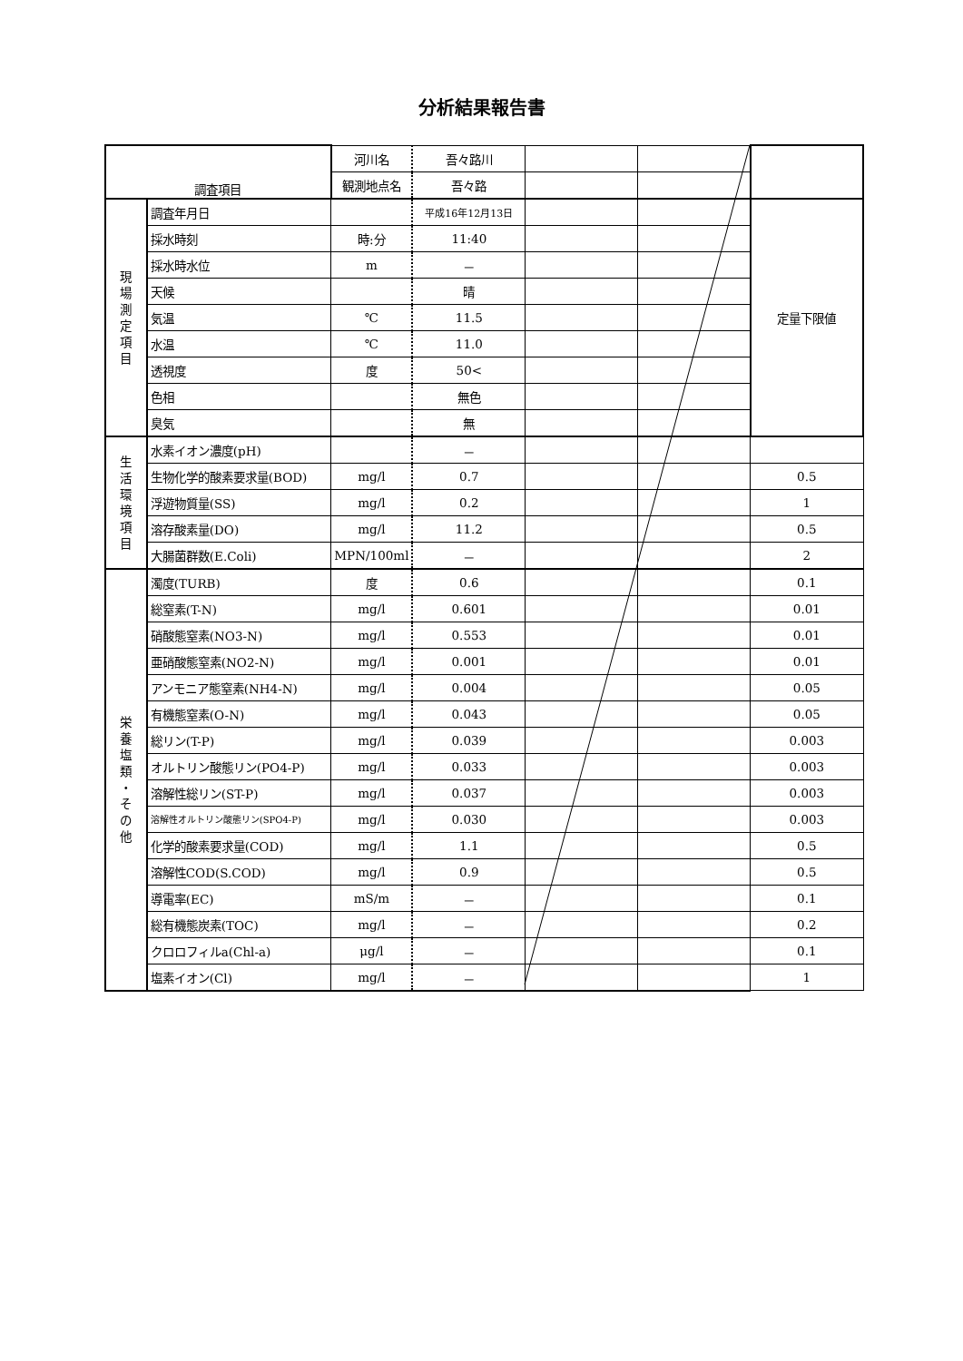分析結果報告書
| 調査項目 | | 河川名 | 吾々路川 | | | |
| | | 観測地点名 | 吾々路 | | | |
| 現 場 測 定 項 目 | 調査年月日 | | 平成16年12月13日 | | | 定量下限値 |
| | 採水時刻 | 時:分 | 11:40 | | | |
| | 採水時水位 | m | － | | | |
| | 天候 | | 晴 | | | |
| | 気温 | ℃ | 11.5 | | | |
| | 水温 | ℃ | 11.0 | | | |
| | 透視度 | 度 | 50< | | | |
| | 色相 | | 無色 | | | |
| | 臭気 | | 無 | | | |
| 生 活 環 境 項 目 | 水素イオン濃度(pH) | | － | | | |
| | 生物化学的酸素要求量(BOD) | mg/l | 0.7 | | | 0.5 |
| | 浮遊物質量(SS) | mg/l | 0.2 | | | 1 |
| | 溶存酸素量(DO) | mg/l | 11.2 | | | 0.5 |
| | 大腸菌群数(E.Coli) | MPN/100ml | － | | | 2 |
| 栄 養 塩 類 ・ そ の 他 | 濁度(TURB) | 度 | 0.6 | | | 0.1 |
| | 総窒素(T-N) | mg/l | 0.601 | | | 0.01 |
| | 硝酸態窒素(NO3-N) | mg/l | 0.553 | | | 0.01 |
| | 亜硝酸態窒素(NO2-N) | mg/l | 0.001 | | | 0.01 |
| | アンモニア態窒素(NH4-N) | mg/l | 0.004 | | | 0.05 |
| | 有機態窒素(O-N) | mg/l | 0.043 | | | 0.05 |
| | 総リン(T-P) | mg/l | 0.039 | | | 0.003 |
| | オルトリン酸態リン(PO4-P) | mg/l | 0.033 | | | 0.003 |
| | 溶解性総リン(ST-P) | mg/l | 0.037 | | | 0.003 |
| | 溶解性オルトリン酸態リン(SPO4-P) | mg/l | 0.030 | | | 0.003 |
| | 化学的酸素要求量(COD) | mg/l | 1.1 | | | 0.5 |
| | 溶解性COD(S.COD) | mg/l | 0.9 | | | 0.5 |
| | 導電率(EC) | mS/m | － | | | 0.1 |
| | 総有機態炭素(TOC) | mg/l | － | | | 0.2 |
| | クロロフィルa(Chl-a) | μg/l | － | | | 0.1 |
| | 塩素イオン(Cl) | mg/l | － | | | 1 |